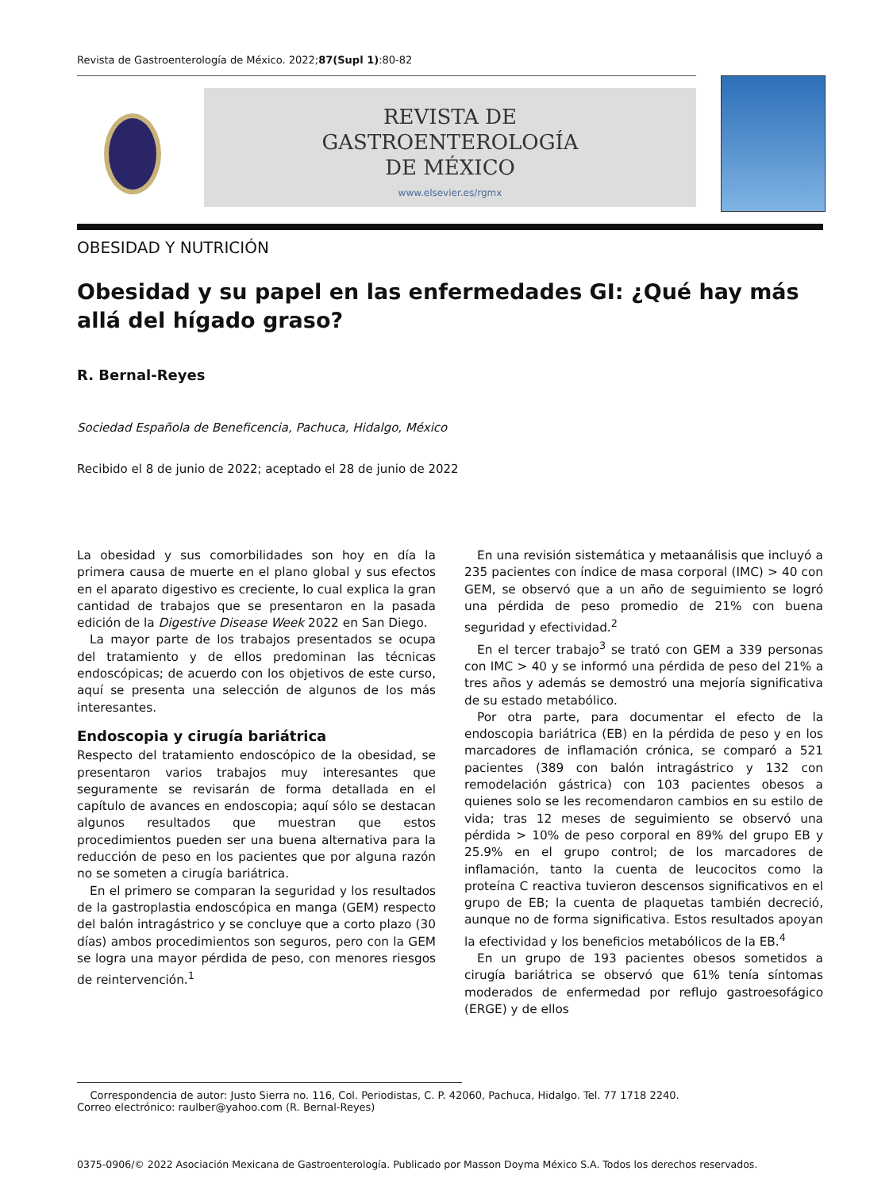Revista de Gastroenterología de México. 2022;87(Supl 1):80-82
REVISTA DE
GASTROENTEROLOGÍA
DE MÉXICO
www.elsevier.es/rgmx
OBESIDAD Y NUTRICIÓN
Obesidad y su papel en las enfermedades GI: ¿Qué hay más allá del hígado graso?
R. Bernal-Reyes
Sociedad Española de Beneficencia, Pachuca, Hidalgo, México
Recibido el 8 de junio de 2022; aceptado el 28 de junio de 2022
La obesidad y sus comorbilidades son hoy en día la primera causa de muerte en el plano global y sus efectos en el aparato digestivo es creciente, lo cual explica la gran cantidad de trabajos que se presentaron en la pasada edición de la Digestive Disease Week 2022 en San Diego.
La mayor parte de los trabajos presentados se ocupa del tratamiento y de ellos predominan las técnicas endoscópicas; de acuerdo con los objetivos de este curso, aquí se presenta una selección de algunos de los más interesantes.
Endoscopia y cirugía bariátrica
Respecto del tratamiento endoscópico de la obesidad, se presentaron varios trabajos muy interesantes que seguramente se revisarán de forma detallada en el capítulo de avances en endoscopia; aquí sólo se destacan algunos resultados que muestran que estos procedimientos pueden ser una buena alternativa para la reducción de peso en los pacientes que por alguna razón no se someten a cirugía bariátrica.
En el primero se comparan la seguridad y los resultados de la gastroplastia endoscópica en manga (GEM) respecto del balón intragástrico y se concluye que a corto plazo (30 días) ambos procedimientos son seguros, pero con la GEM se logra una mayor pérdida de peso, con menores riesgos de reintervención.<sup>1</sup>
En una revisión sistemática y metaanálisis que incluyó a 235 pacientes con índice de masa corporal (IMC) > 40 con GEM, se observó que a un año de seguimiento se logró una pérdida de peso promedio de 21% con buena seguridad y efectividad.<sup>2</sup>
En el tercer trabajo<sup>3</sup> se trató con GEM a 339 personas con IMC > 40 y se informó una pérdida de peso del 21% a tres años y además se demostró una mejoría significativa de su estado metabólico.
Por otra parte, para documentar el efecto de la endoscopia bariátrica (EB) en la pérdida de peso y en los marcadores de inflamación crónica, se comparó a 521 pacientes (389 con balón intragástrico y 132 con remodelación gástrica) con 103 pacientes obesos a quienes solo se les recomendaron cambios en su estilo de vida; tras 12 meses de seguimiento se observó una pérdida > 10% de peso corporal en 89% del grupo EB y 25.9% en el grupo control; de los marcadores de inflamación, tanto la cuenta de leucocitos como la proteína C reactiva tuvieron descensos significativos en el grupo de EB; la cuenta de plaquetas también decreció, aunque no de forma significativa. Estos resultados apoyan la efectividad y los beneficios metabólicos de la EB.<sup>4</sup>
En un grupo de 193 pacientes obesos sometidos a cirugía bariátrica se observó que 61% tenía síntomas moderados de enfermedad por reflujo gastroesofágico (ERGE) y de ellos
Correspondencia de autor: Justo Sierra no. 116, Col. Periodistas, C. P. 42060, Pachuca, Hidalgo. Tel. 77 1718 2240.
Correo electrónico: raulber@yahoo.com (R. Bernal-Reyes)
0375-0906/© 2022 Asociación Mexicana de Gastroenterología. Publicado por Masson Doyma México S.A. Todos los derechos reservados.